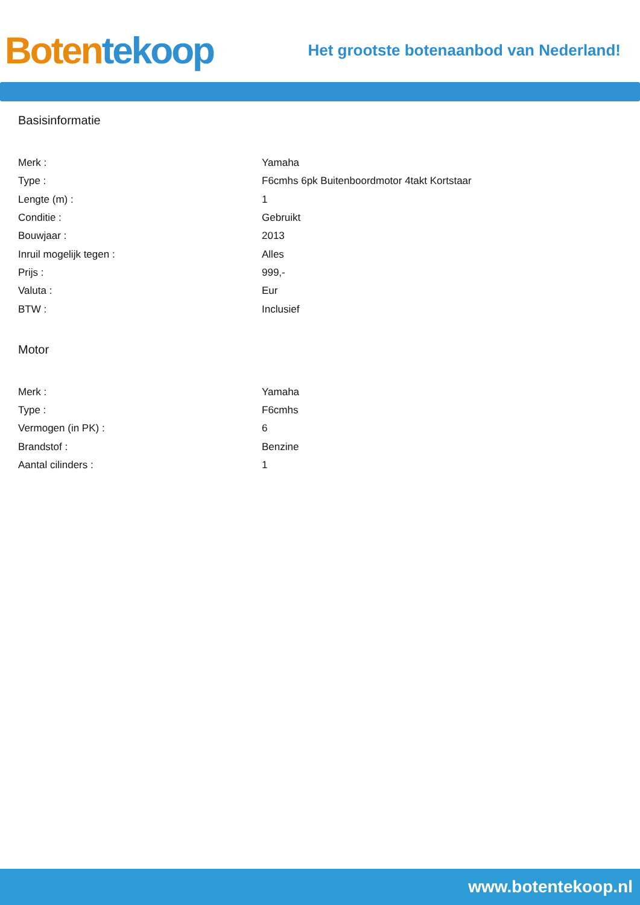Boten tekoop
Het grootste botenaanbod van Nederland!
Basisinformatie
| Merk : | Yamaha |
| Type : | F6cmhs 6pk Buitenboordmotor 4takt Kortstaar |
| Lengte (m) : | 1 |
| Conditie : | Gebruikt |
| Bouwjaar : | 2013 |
| Inruil mogelijk tegen : | Alles |
| Prijs : | 999,- |
| Valuta : | Eur |
| BTW : | Inclusief |
Motor
| Merk : | Yamaha |
| Type : | F6cmhs |
| Vermogen (in PK) : | 6 |
| Brandstof : | Benzine |
| Aantal cilinders : | 1 |
www.botentekoop.nl